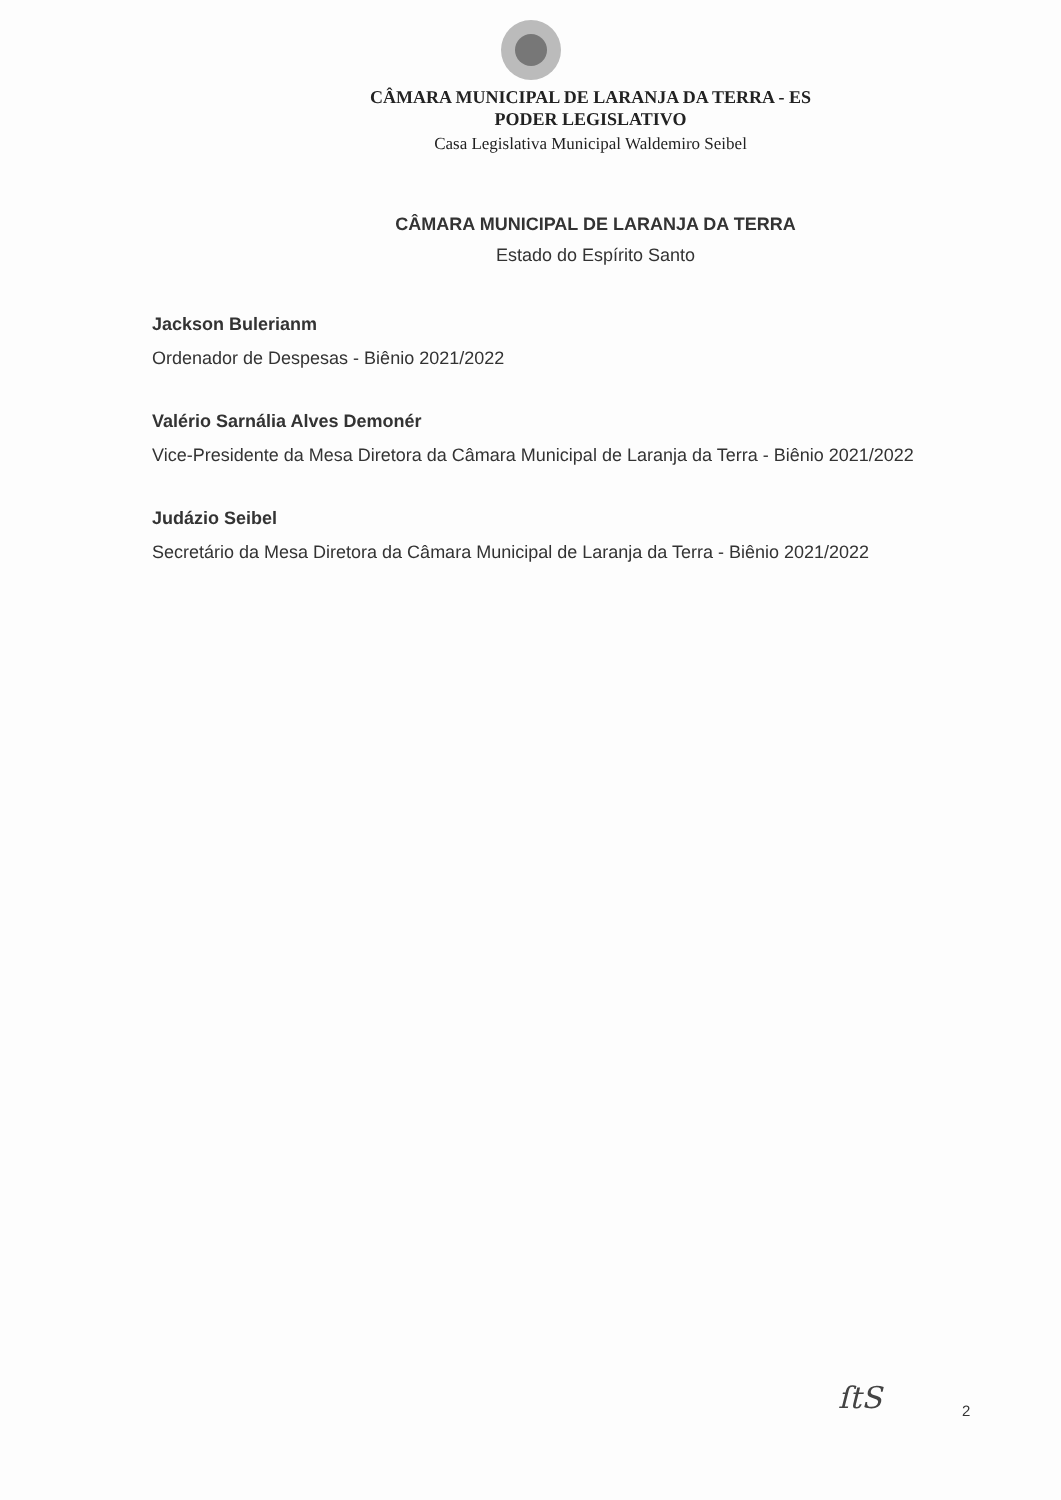CÂMARA MUNICIPAL DE LARANJA DA TERRA - ES
PODER LEGISLATIVO
Casa Legislativa Municipal Waldemiro Seibel
CÂMARA MUNICIPAL DE LARANJA DA TERRA
Estado do Espírito Santo
Jackson Bulerianm
Ordenador de Despesas - Biênio 2021/2022
Valério Sarnália Alves Demonér
Vice-Presidente da Mesa Diretora da Câmara Municipal de Laranja da Terra - Biênio 2021/2022
Judázio Seibel
Secretário da Mesa Diretora da Câmara Municipal de Laranja da Terra - Biênio 2021/2022
ſtS 2